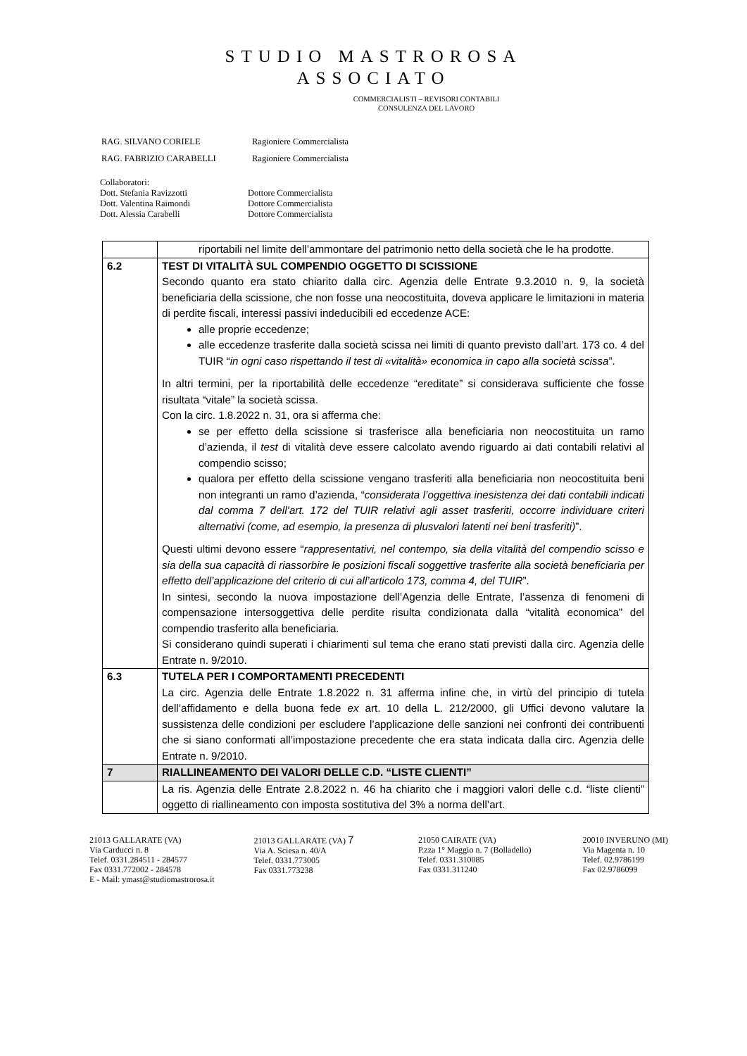STUDIO MASTROROSA
ASSOCIATO
COMMERCIALISTI – REVISORI CONTABILI
CONSULENZA DEL LAVORO
| RAG. SILVANO CORIELE | Ragioniere Commercialista |
| RAG. FABRIZIO CARABELLI | Ragioniere Commercialista |
Collaboratori:
| Dott. Stefania Ravizzotti | Dottore Commercialista |
| Dott. Valentina Raimondi | Dottore Commercialista |
| Dott. Alessia Carabelli | Dottore Commercialista |
| | riportabili nel limite dell’ammontare del patrimonio netto della società che le ha prodotte. |
| 6.2 | TEST DI VITALITÀ SUL COMPENDIO OGGETTO DI SCISSIONE Secondo quanto era stato chiarito dalla circ. Agenzia delle Entrate 9.3.2010 n. 9, la società beneficiaria della scissione, che non fosse una neocostituita, doveva applicare le limitazioni in materia di perdite fiscali, interessi passivi indeducibili ed eccedenze ACE: alle proprie eccedenze; alle eccedenze trasferite dalla società scissa nei limiti di quanto previsto dall’art. 173 co. 4 del TUIR “ in ogni caso rispettando il test di «vitalità» economica in capo alla società scissa ”. In altri termini, per la riportabilità delle eccedenze “ereditate” si considerava sufficiente che fosse risultata “vitale” la società scissa. Con la circ. 1.8.2022 n. 31, ora si afferma che: se per effetto della scissione si trasferisce alla beneficiaria non neocostituita un ramo d’azienda, il test di vitalità deve essere calcolato avendo riguardo ai dati contabili relativi al compendio scisso; qualora per effetto della scissione vengano trasferiti alla beneficiaria non neocostituita beni non integranti un ramo d’azienda, “ considerata l’oggettiva inesistenza dei dati contabili indicati dal comma 7 dell’art. 172 del TUIR relativi agli asset trasferiti, occorre individuare criteri alternativi (come, ad esempio, la presenza di plusvalori latenti nei beni trasferiti) ”. Questi ultimi devono essere “ rappresentativi, nel contempo, sia della vitalità del compendio scisso e sia della sua capacità di riassorbire le posizioni fiscali soggettive trasferite alla società beneficiaria per effetto dell’applicazione del criterio di cui all’articolo 173, comma 4, del TUIR ”. In sintesi, secondo la nuova impostazione dell’Agenzia delle Entrate, l’assenza di fenomeni di compensazione intersoggettiva delle perdite risulta condizionata dalla “vitalità economica” del compendio trasferito alla beneficiaria. Si considerano quindi superati i chiarimenti sul tema che erano stati previsti dalla circ. Agenzia delle Entrate n. 9/2010. |
| 6.3 | TUTELA PER I COMPORTAMENTI PRECEDENTI La circ. Agenzia delle Entrate 1.8.2022 n. 31 afferma infine che, in virtù del principio di tutela dell’affidamento e della buona fede ex art. 10 della L. 212/2000, gli Uffici devono valutare la sussistenza delle condizioni per escludere l’applicazione delle sanzioni nei confronti dei contribuenti che si siano conformati all’impostazione precedente che era stata indicata dalla circ. Agenzia delle Entrate n. 9/2010. |
| 7 | RIALLINEAMENTO DEI VALORI DELLE C.D. “LISTE CLIENTI” |
| | La ris. Agenzia delle Entrate 2.8.2022 n. 46 ha chiarito che i maggiori valori delle c.d. “liste clienti” oggetto di riallineamento con imposta sostitutiva del 3% a norma dell’art. |
21013 GALLARATE (VA)
Via Carducci n. 8
Telef. 0331.284511 - 284577
Fax 0331.772002 - 284578
E - Mail: ymast@studiomastrorosa.it
21013 GALLARATE (VA) 7
Via A. Sciesa n. 40/A
Telef. 0331.773005
Fax 0331.773238
21050 CAIRATE (VA)
P.zza 1° Maggio n. 7 (Bolladello)
Telef. 0331.310085
Fax 0331.311240
20010 INVERUNO (MI)
Via Magenta n. 10
Telef. 02.9786199
Fax 02.9786099